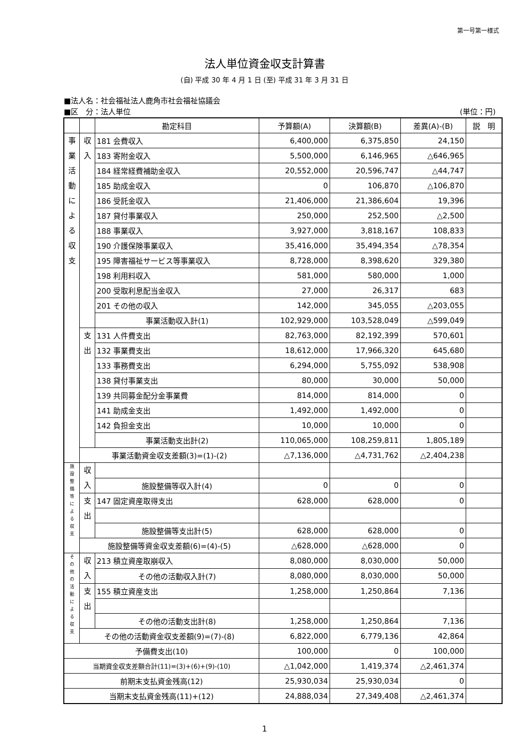第一号第一様式
法人単位資金収支計算書
(自) 平成 30 年 4 月 1 日 (至) 平成 31 年 3 月 31 日
■法人名：社会福祉法人鹿角市社会福祉協議会
■区　分：法人単位 (単位：円)
| | | 勘定科目 | 予算額(A) | 決算額(B) | 差異(A)-(B) | 説 明 |
| --- | --- | --- | --- | --- | --- | --- |
| 事 業 活 動 に よ る 収 支 | 収 入 | 181 会費収入 | 6,400,000 | 6,375,850 | 24,150 | |
| | | 183 寄附金収入 | 5,500,000 | 6,146,965 | △646,965 | |
| | | 184 経常経費補助金収入 | 20,552,000 | 20,596,747 | △44,747 | |
| | | 185 助成金収入 | 0 | 106,870 | △106,870 | |
| | | 186 受託金収入 | 21,406,000 | 21,386,604 | 19,396 | |
| | | 187 貸付事業収入 | 250,000 | 252,500 | △2,500 | |
| | | 188 事業収入 | 3,927,000 | 3,818,167 | 108,833 | |
| | | 190 介護保険事業収入 | 35,416,000 | 35,494,354 | △78,354 | |
| | | 195 障害福祉サービス等事業収入 | 8,728,000 | 8,398,620 | 329,380 | |
| | | 198 利用料収入 | 581,000 | 580,000 | 1,000 | |
| | | 200 受取利息配当金収入 | 27,000 | 26,317 | 683 | |
| | | 201 その他の収入 | 142,000 | 345,055 | △203,055 | |
| | | 事業活動収入計(1) | 102,929,000 | 103,528,049 | △599,049 | |
| | 支 出 | 131 人件費支出 | 82,763,000 | 82,192,399 | 570,601 | |
| | | 132 事業費支出 | 18,612,000 | 17,966,320 | 645,680 | |
| | | 133 事務費支出 | 6,294,000 | 5,755,092 | 538,908 | |
| | | 138 貸付事業支出 | 80,000 | 30,000 | 50,000 | |
| | | 139 共同募金配分金事業費 | 814,000 | 814,000 | 0 | |
| | | 141 助成金支出 | 1,492,000 | 1,492,000 | 0 | |
| | | 142 負担金支出 | 10,000 | 10,000 | 0 | |
| | | 事業活動支出計(2) | 110,065,000 | 108,259,811 | 1,805,189 | |
| | 事業活動資金収支差額(3)=(1)-(2) | | △7,136,000 | △4,731,762 | △2,404,238 | |
| 施 設 整 備 等 に よ る 収 支 | 収 入 | | | | | |
| | | 施設整備等収入計(4) | 0 | 0 | 0 | |
| | 支 出 | 147 固定資産取得支出 | 628,000 | 628,000 | 0 | |
| | | 施設整備等支出計(5) | 628,000 | 628,000 | 0 | |
| | 施設整備等資金収支差額(6)=(4)-(5) | | △628,000 | △628,000 | 0 | |
| そ の 他 の 活 動 に よ る 収 支 | 収 入 | 213 積立資産取崩収入 | 8,080,000 | 8,030,000 | 50,000 | |
| | | その他の活動収入計(7) | 8,080,000 | 8,030,000 | 50,000 | |
| | 支 出 | 155 積立資産支出 | 1,258,000 | 1,250,864 | 7,136 | |
| | | その他の活動支出計(8) | 1,258,000 | 1,250,864 | 7,136 | |
| | その他の活動資金収支差額(9)=(7)-(8) | | 6,822,000 | 6,779,136 | 42,864 | |
| 予備費支出(10) | | | 100,000 | 0 | 100,000 | |
| 当期資金収支差額合計(11)=(3)+(6)+(9)-(10) | | | △1,042,000 | 1,419,374 | △2,461,374 | |
| 前期末支払資金残高(12) | | | 25,930,034 | 25,930,034 | 0 | |
| 当期末支払資金残高(11)+(12) | | | 24,888,034 | 27,349,408 | △2,461,374 | |
1